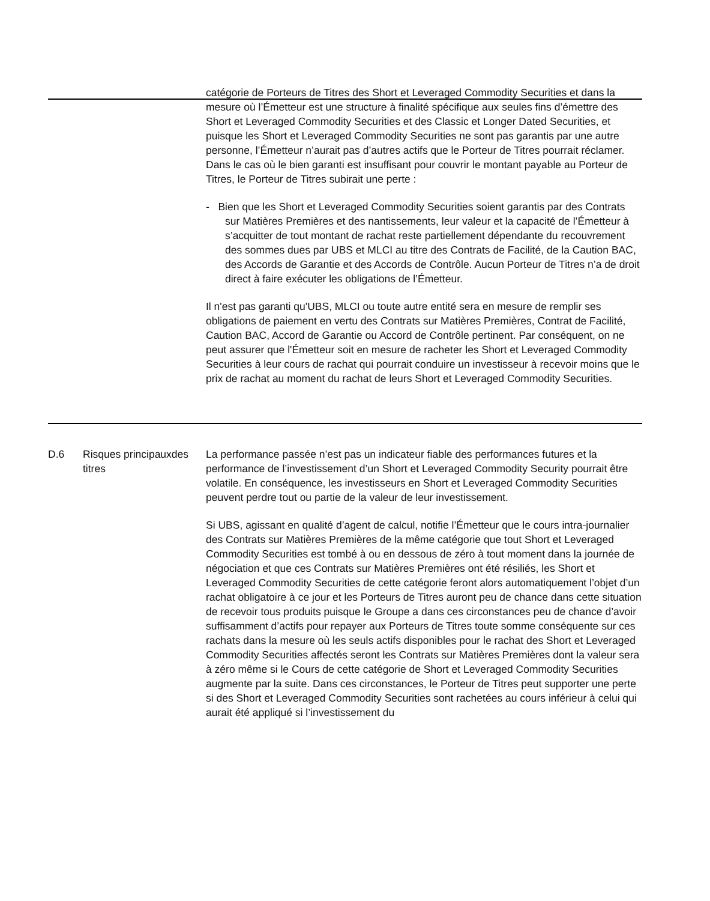| | | catégorie de Porteurs de Titres des Short et Leveraged Commodity Securities et dans la mesure où l’Émetteur est une structure à finalité spécifique aux seules fins d’émettre des Short et Leveraged Commodity Securities et des Classic et Longer Dated Securities, et puisque les Short et Leveraged Commodity Securities ne sont pas garantis par une autre personne, l’Émetteur n’aurait pas d’autres actifs que le Porteur de Titres pourrait réclamer. Dans le cas où le bien garanti est insuffisant pour couvrir le montant payable au Porteur de Titres, le Porteur de Titres subirait une perte : - Bien que les Short et Leveraged Commodity Securities soient garantis par des Contrats sur Matières Premières et des nantissements, leur valeur et la capacité de l’Émetteur à s’acquitter de tout montant de rachat reste partiellement dépendante du recouvrement des sommes dues par UBS et MLCI au titre des Contrats de Facilité, de la Caution BAC, des Accords de Garantie et des Accords de Contrôle. Aucun Porteur de Titres n’a de droit direct à faire exécuter les obligations de l’Émetteur. Il n'est pas garanti qu'UBS, MLCI ou toute autre entité sera en mesure de remplir ses obligations de paiement en vertu des Contrats sur Matières Premières, Contrat de Facilité, Caution BAC, Accord de Garantie ou Accord de Contrôle pertinent. Par conséquent, on ne peut assurer que l'Émetteur soit en mesure de racheter les Short et Leveraged Commodity Securities à leur cours de rachat qui pourrait conduire un investisseur à recevoir moins que le prix de rachat au moment du rachat de leurs Short et Leveraged Commodity Securities. |
| D.6 | Risques principauxdes titres | La performance passée n’est pas un indicateur fiable des performances futures et la performance de l’investissement d’un Short et Leveraged Commodity Security pourrait être volatile. En conséquence, les investisseurs en Short et Leveraged Commodity Securities peuvent perdre tout ou partie de la valeur de leur investissement. Si UBS, agissant en qualité d’agent de calcul, notifie l’Émetteur que le cours intra-journalier des Contrats sur Matières Premières de la même catégorie que tout Short et Leveraged Commodity Securities est tombé à ou en dessous de zéro à tout moment dans la journée de négociation et que ces Contrats sur Matières Premières ont été résiliés, les Short et Leveraged Commodity Securities de cette catégorie feront alors automatiquement l’objet d’un rachat obligatoire à ce jour et les Porteurs de Titres auront peu de chance dans cette situation de recevoir tous produits puisque le Groupe a dans ces circonstances peu de chance d’avoir suffisamment d’actifs pour repayer aux Porteurs de Titres toute somme conséquente sur ces rachats dans la mesure où les seuls actifs disponibles pour le rachat des Short et Leveraged Commodity Securities affectés seront les Contrats sur Matières Premières dont la valeur sera à zéro même si le Cours de cette catégorie de Short et Leveraged Commodity Securities augmente par la suite. Dans ces circonstances, le Porteur de Titres peut supporter une perte si des Short et Leveraged Commodity Securities sont rachetées au cours inférieur à celui qui aurait été appliqué si l’investissement du |